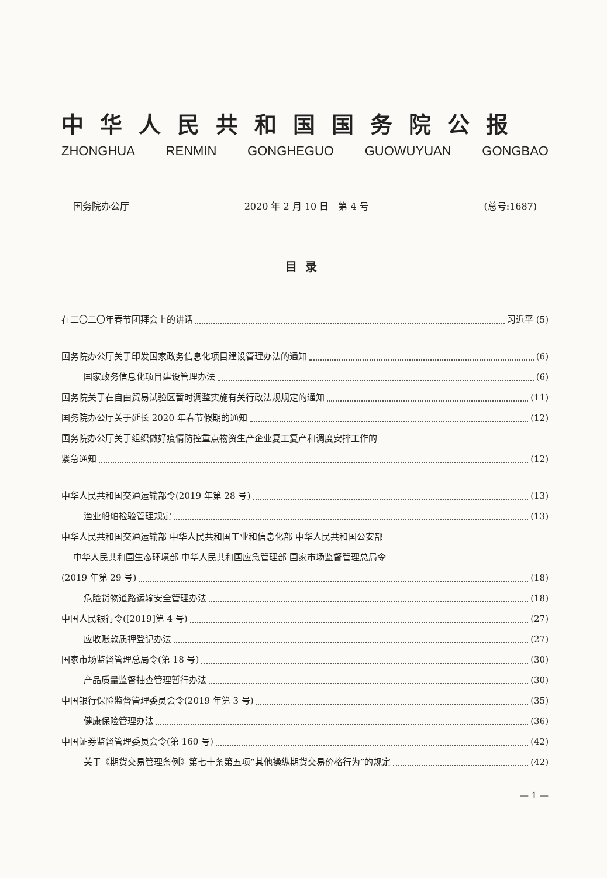中华人民共和国国务院公报
ZHONGHUA RENMIN GONGHEGUO GUOWUYUAN GONGBAO
国务院办公厅 2020 年 2 月 10 日　第 4 号 (总号:1687)
目录
在二〇二〇年春节团拜会上的讲话 习近平 (5)
国务院办公厅关于印发国家政务信息化项目建设管理办法的通知 (6)
国家政务信息化项目建设管理办法 (6)
国务院关于在自由贸易试验区暂时调整实施有关行政法规规定的通知 (11)
国务院办公厅关于延长 2020 年春节假期的通知 (12)
国务院办公厅关于组织做好疫情防控重点物资生产企业复工复产和调度安排工作的
紧急通知 (12)
中华人民共和国交通运输部令(2019 年第 28 号) (13)
渔业船舶检验管理规定 (13)
中华人民共和国交通运输部 中华人民共和国工业和信息化部 中华人民共和国公安部
中华人民共和国生态环境部 中华人民共和国应急管理部 国家市场监督管理总局令
(2019 年第 29 号) (18)
危险货物道路运输安全管理办法 (18)
中国人民银行令([2019]第 4 号) (27)
应收账款质押登记办法 (27)
国家市场监督管理总局令(第 18 号) (30)
产品质量监督抽查管理暂行办法 (30)
中国银行保险监督管理委员会令(2019 年第 3 号) (35)
健康保险管理办法 (36)
中国证券监督管理委员会令(第 160 号) (42)
关于《期货交易管理条例》第七十条第五项“其他操纵期货交易价格行为”的规定 (42)
— 1 —